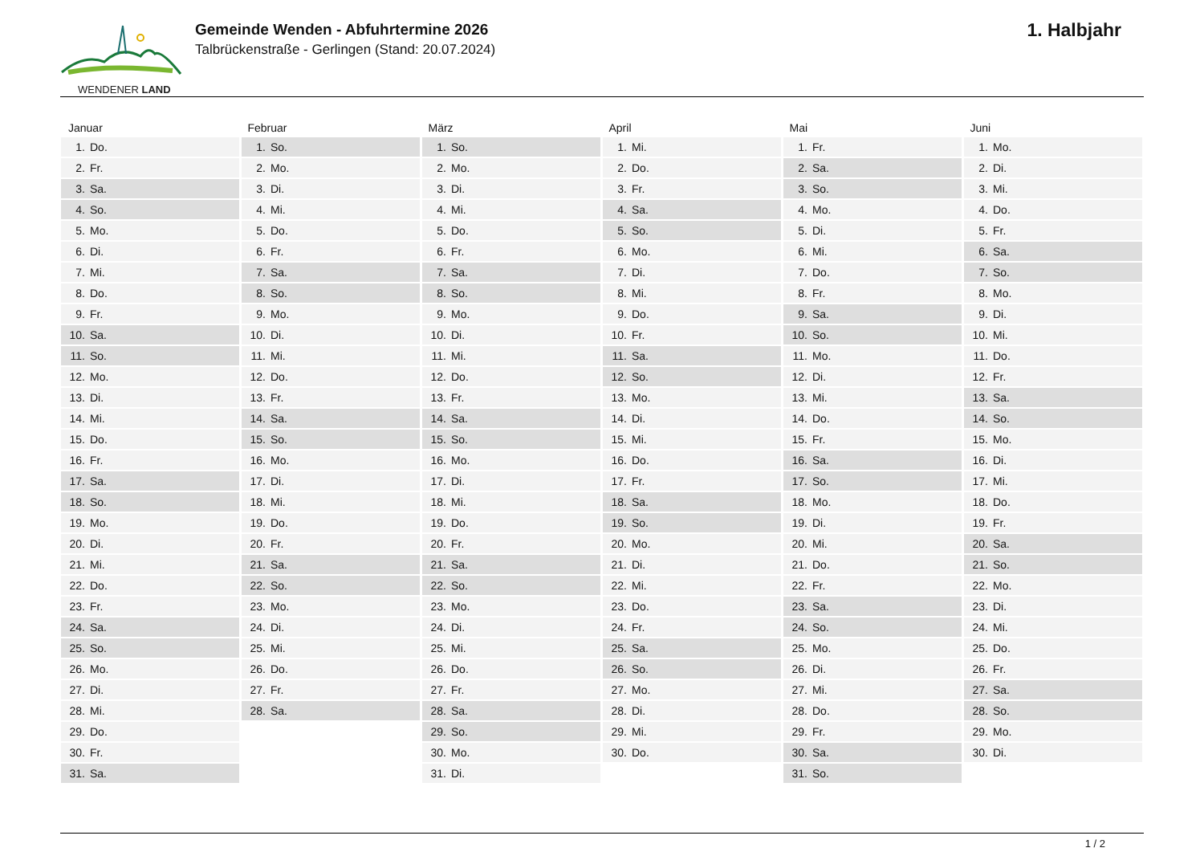WENDENER LAND
Gemeinde Wenden - Abfuhrtermine 2026
Talbrückenstraße - Gerlingen (Stand: 20.07.2024)
1. Halbjahr
| Januar | | Februar | | März | | April | | Mai | | Juni | |
| --- | --- | --- | --- | --- | --- | --- | --- | --- | --- | --- | --- |
| 1. | Do. | 1. | So. | 1. | So. | 1. | Mi. | 1. | Fr. | 1. | Mo. |
| 2. | Fr. | 2. | Mo. | 2. | Mo. | 2. | Do. | 2. | Sa. | 2. | Di. |
| 3. | Sa. | 3. | Di. | 3. | Di. | 3. | Fr. | 3. | So. | 3. | Mi. |
| 4. | So. | 4. | Mi. | 4. | Mi. | 4. | Sa. | 4. | Mo. | 4. | Do. |
| 5. | Mo. | 5. | Do. | 5. | Do. | 5. | So. | 5. | Di. | 5. | Fr. |
| 6. | Di. | 6. | Fr. | 6. | Fr. | 6. | Mo. | 6. | Mi. | 6. | Sa. |
| 7. | Mi. | 7. | Sa. | 7. | Sa. | 7. | Di. | 7. | Do. | 7. | So. |
| 8. | Do. | 8. | So. | 8. | So. | 8. | Mi. | 8. | Fr. | 8. | Mo. |
| 9. | Fr. | 9. | Mo. | 9. | Mo. | 9. | Do. | 9. | Sa. | 9. | Di. |
| 10. | Sa. | 10. | Di. | 10. | Di. | 10. | Fr. | 10. | So. | 10. | Mi. |
| 11. | So. | 11. | Mi. | 11. | Mi. | 11. | Sa. | 11. | Mo. | 11. | Do. |
| 12. | Mo. | 12. | Do. | 12. | Do. | 12. | So. | 12. | Di. | 12. | Fr. |
| 13. | Di. | 13. | Fr. | 13. | Fr. | 13. | Mo. | 13. | Mi. | 13. | Sa. |
| 14. | Mi. | 14. | Sa. | 14. | Sa. | 14. | Di. | 14. | Do. | 14. | So. |
| 15. | Do. | 15. | So. | 15. | So. | 15. | Mi. | 15. | Fr. | 15. | Mo. |
| 16. | Fr. | 16. | Mo. | 16. | Mo. | 16. | Do. | 16. | Sa. | 16. | Di. |
| 17. | Sa. | 17. | Di. | 17. | Di. | 17. | Fr. | 17. | So. | 17. | Mi. |
| 18. | So. | 18. | Mi. | 18. | Mi. | 18. | Sa. | 18. | Mo. | 18. | Do. |
| 19. | Mo. | 19. | Do. | 19. | Do. | 19. | So. | 19. | Di. | 19. | Fr. |
| 20. | Di. | 20. | Fr. | 20. | Fr. | 20. | Mo. | 20. | Mi. | 20. | Sa. |
| 21. | Mi. | 21. | Sa. | 21. | Sa. | 21. | Di. | 21. | Do. | 21. | So. |
| 22. | Do. | 22. | So. | 22. | So. | 22. | Mi. | 22. | Fr. | 22. | Mo. |
| 23. | Fr. | 23. | Mo. | 23. | Mo. | 23. | Do. | 23. | Sa. | 23. | Di. |
| 24. | Sa. | 24. | Di. | 24. | Di. | 24. | Fr. | 24. | So. | 24. | Mi. |
| 25. | So. | 25. | Mi. | 25. | Mi. | 25. | Sa. | 25. | Mo. | 25. | Do. |
| 26. | Mo. | 26. | Do. | 26. | Do. | 26. | So. | 26. | Di. | 26. | Fr. |
| 27. | Di. | 27. | Fr. | 27. | Fr. | 27. | Mo. | 27. | Mi. | 27. | Sa. |
| 28. | Mi. | 28. | Sa. | 28. | Sa. | 28. | Di. | 28. | Do. | 28. | So. |
| 29. | Do. | | | 29. | So. | 29. | Mi. | 29. | Fr. | 29. | Mo. |
| 30. | Fr. | | | 30. | Mo. | 30. | Do. | 30. | Sa. | 30. | Di. |
| 31. | Sa. | | | 31. | Di. | | | 31. | So. | | |
1 / 2